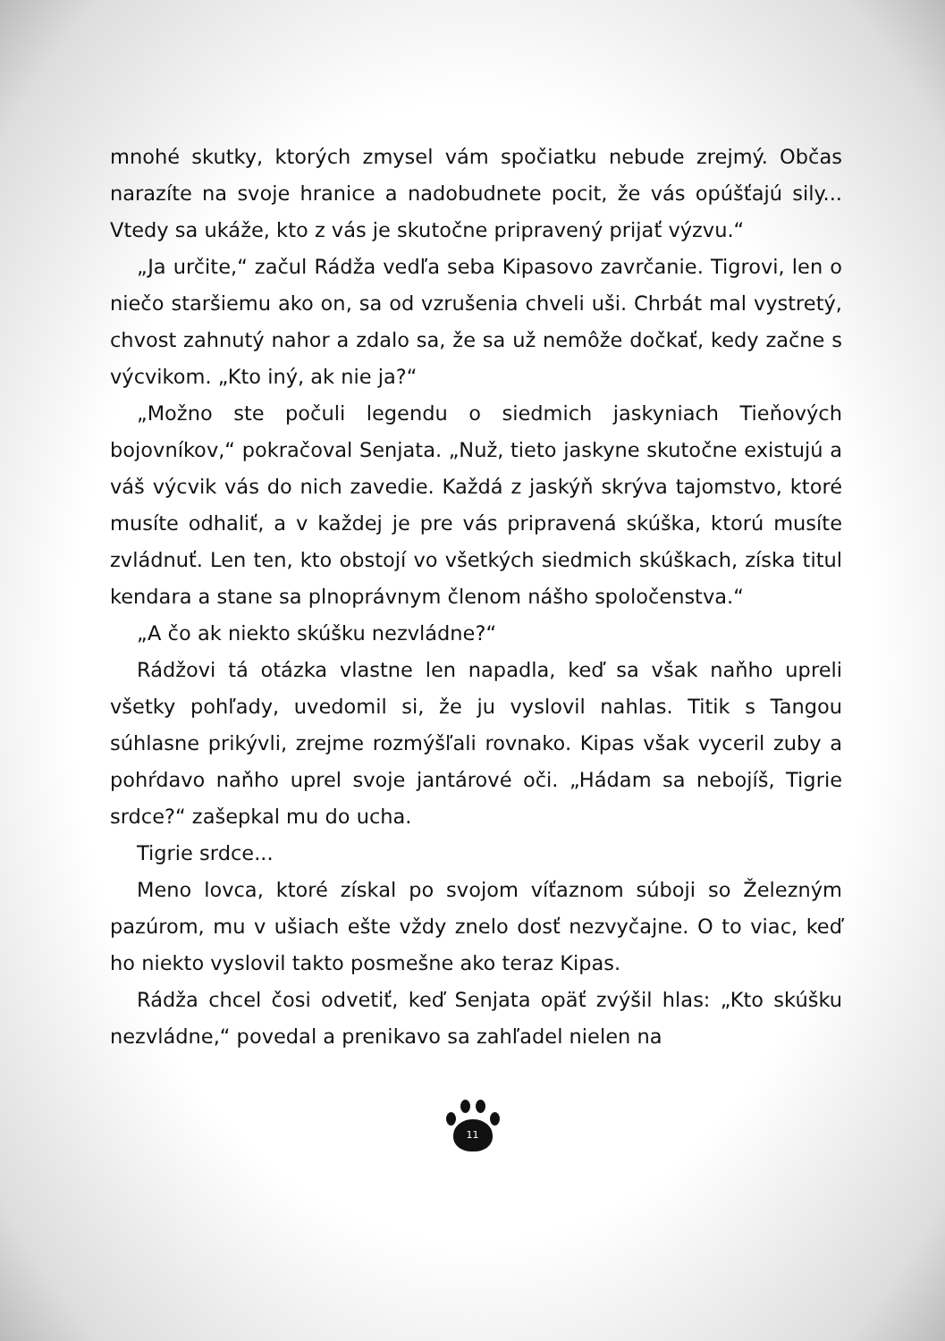mnohé skutky, ktorých zmysel vám spočiatku nebude zrejmý. Občas narazíte na svoje hranice a nadobudnete pocit, že vás opúšťajú sily... Vtedy sa ukáže, kto z vás je skutočne pripravený prijať výzvu.“
„Ja určite,“ začul Rádža vedľa seba Kipasovo zavrčanie. Tigrovi, len o niečo staršiemu ako on, sa od vzrušenia chveli uši. Chrbát mal vystretý, chvost zahnutý nahor a zdalo sa, že sa už nemôže dočkať, kedy začne s výcvikom. „Kto iný, ak nie ja?“
„Možno ste počuli legendu o siedmich jaskyniach Tieňových bojovníkov,“ pokračoval Senjata. „Nuž, tieto jaskyne skutočne existujú a váš výcvik vás do nich zavedie. Každá z jaskýň skrýva tajomstvo, ktoré musíte odhaliť, a v každej je pre vás pripravená skúška, ktorú musíte zvládnuť. Len ten, kto obstojí vo všetkých siedmich skúškach, získa titul kendara a stane sa plnoprávnym členom nášho spoločenstva.“
„A čo ak niekto skúšku nezvládne?“
Rádžovi tá otázka vlastne len napadla, keď sa však naňho upreli všetky pohľady, uvedomil si, že ju vyslovil nahlas. Titik s Tangou súhlasne prikývli, zrejme rozmýšľali rovnako. Kipas však vyceril zuby a pohŕdavo naňho uprel svoje jantárové oči. „Hádam sa nebojíš, Tigrie srdce?“ zašepkal mu do ucha.
Tigrie srdce...
Meno lovca, ktoré získal po svojom víťaznom súboji so Železným pazúrom, mu v ušiach ešte vždy znelo dosť nezvyčajne. O to viac, keď ho niekto vyslovil takto posmešne ako teraz Kipas.
Rádža chcel čosi odvetiť, keď Senjata opäť zvýšil hlas: „Kto skúšku nezvládne,“ povedal a prenikavo sa zahľadel nielen na
11